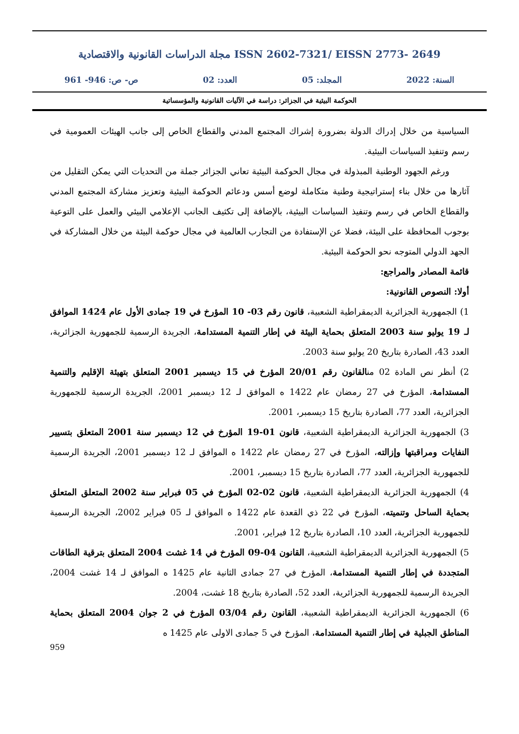مجلة الدراسات القانونية والاقتصادية ISSN 2602-7321/ EISSN 2773- 2649
السنة: 2022 المجلد: 05 العدد: 02 ص- ص: 946- 961
الحوكمة البيئية في الجزائر: دراسة في الآليات القانونية والمؤسساتية
السياسية من خلال إدراك الدولة بضرورة إشراك المجتمع المدني والقطاع الخاص إلى جانب الهيئات العمومية في رسم وتنفيذ السياسات البيئية.
ورغم الجهود الوطنية المبذولة في مجال الحوكمة البيئية تعاني الجزائر جملة من التحديات التي يمكن التقليل من آثارها من خلال بناء إستراتيجية وطنية متكاملة لوضع أسس ودعائم الحوكمة البيئية وتعزيز مشاركة المجتمع المدني والقطاع الخاص في رسم وتنفيذ السياسات البيئية، بالإضافة إلى تكثيف الجانب الإعلامي البيئي والعمل على التوعية بوجوب المحافظة على البيئة، فضلا عن الإستفادة من التجارب العالمية في مجال حوكمة البيئة من خلال المشاركة في الجهد الدولي المتوجه نحو الحوكمة البيئية.
قائمة المصادر والمراجع:
أولا: النصوص القانونية:
1) الجمهورية الجزائرية الديمقراطية الشعبية، قانون رقم 03- 10 المؤرخ في 19 جمادى الأول عام 1424 الموافق لـ 19 يوليو سنة 2003 المتعلق بحماية البيئة في إطار التنمية المستدامة، الجريدة الرسمية للجمهورية الجزائرية، العدد 43، الصادرة بتاريخ 20 يوليو سنة 2003.
2) أنظر نص المادة 02 منالقانون رقم 20/01 المؤرخ في 15 ديسمبر 2001 المتعلق بتهيئة الإقليم والتنمية المستدامة، المؤرخ في 27 رمضان عام 1422 ه الموافق لـ 12 ديسمبر 2001، الجريدة الرسمية للجمهورية الجزائرية، العدد 77، الصادرة بتاريخ 15 ديسمبر، 2001.
3) الجمهورية الجزائرية الديمقراطية الشعبية، قانون 01-19 المؤرخ في 12 ديسمبر سنة 2001 المتعلق بتسيير النفايات ومراقبتها وإزالته، المؤرخ في 27 رمضان عام 1422 ه الموافق لـ 12 ديسمبر 2001، الجريدة الرسمية للجمهورية الجزائرية، العدد 77، الصادرة بتاريخ 15 ديسمبر، 2001.
4) الجمهورية الجزائرية الديمقراطية الشعبية، قانون 02-02 المؤرخ في 05 فبراير سنة 2002 المتعلق المتعلق بحماية الساحل وتنميته، المؤرخ في 22 ذي القعدة عام 1422 ه الموافق لـ 05 فبراير 2002، الجريدة الرسمية للجمهورية الجزائرية، العدد 10، الصادرة بتاريخ 12 فبراير، 2001.
5) الجمهورية الجزائرية الديمقراطية الشعبية، القانون 04-09 المؤرخ في 14 غشت 2004 المتعلق بترقية الطاقات المتجددة في إطار التنمية المستدامة، المؤرخ في 27 جمادى الثانية عام 1425 ه الموافق لـ 14 غشت 2004، الجريدة الرسمية للجمهورية الجزائرية، العدد 52، الصادرة بتاريخ 18 غشت، 2004.
6) الجمهورية الجزائرية الديمقراطية الشعبية، القانون رقم 03/04 المؤرخ في 2 جوان 2004 المتعلق بحماية المناطق الجبلية في إطار التنمية المستدامة، المؤرخ في 5 جمادى الاولى عام 1425 ه
959